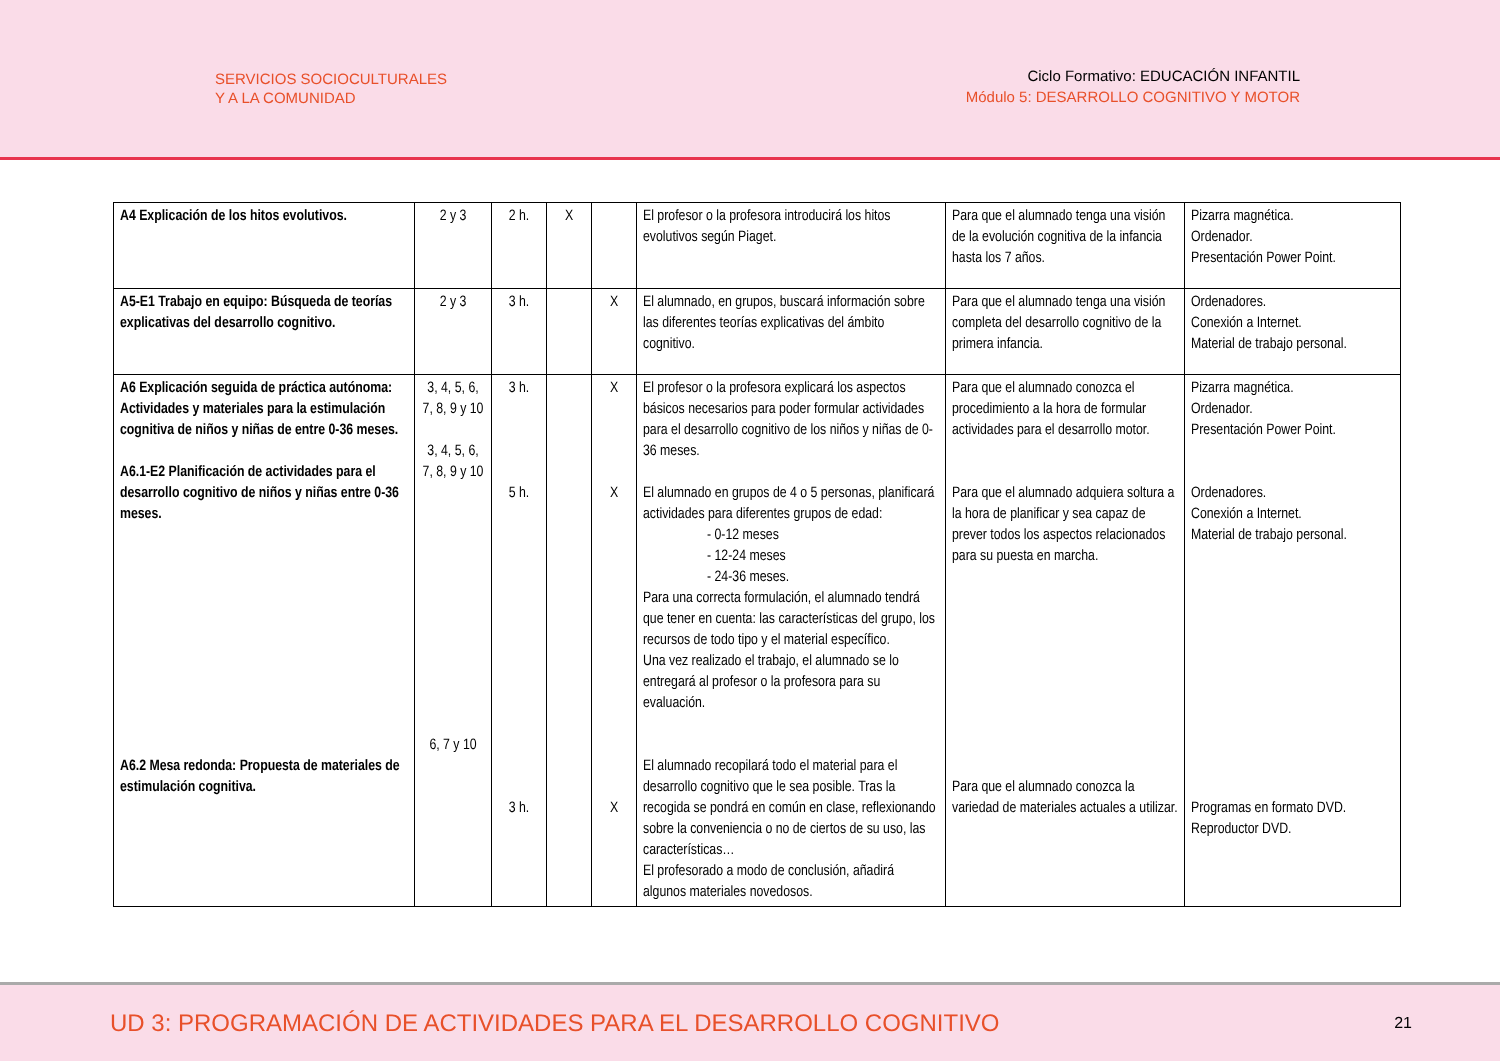SERVICIOS SOCIOCULTURALES
Y A LA COMUNIDAD
Ciclo Formativo: EDUCACIÓN INFANTIL
Módulo 5: DESARROLLO COGNITIVO Y MOTOR
| A4 Explicación de los hitos evolutivos. | 2 y 3 | 2 h. | X | | El profesor o la profesora introducirá los hitos evolutivos según Piaget. | Para que el alumnado tenga una visión de la evolución cognitiva de la infancia hasta los 7 años. | Pizarra magnética. Ordenador. Presentación Power Point. |
| A5-E1 Trabajo en equipo: Búsqueda de teorías explicativas del desarrollo cognitivo. | 2 y 3 | 3 h. | | X | El alumnado, en grupos, buscará información sobre las diferentes teorías explicativas del ámbito cognitivo. | Para que el alumnado tenga una visión completa del desarrollo cognitivo de la primera infancia. | Ordenadores. Conexión a Internet. Material de trabajo personal. |
| A6 Explicación seguida de práctica autónoma: Actividades y materiales para la estimulación cognitiva de niños y niñas de entre 0-36 meses. A6.1-E2 Planificación de actividades para el desarrollo cognitivo de niños y niñas entre 0-36 meses. A6.2 Mesa redonda: Propuesta de materiales de estimulación cognitiva. | 3, 4, 5, 6, 7, 8, 9 y 10 3, 4, 5, 6, 7, 8, 9 y 10 6, 7 y 10 | 3 h. 5 h. 3 h. | | X X X | El profesor o la profesora explicará los aspectos básicos necesarios para poder formular actividades para el desarrollo cognitivo de los niños y niñas de 0-36 meses. El alumnado en grupos de 4 o 5 personas, planificará actividades para diferentes grupos de edad: - 0-12 meses - 12-24 meses - 24-36 meses. Para una correcta formulación, el alumnado tendrá que tener en cuenta: las características del grupo, los recursos de todo tipo y el material específico. Una vez realizado el trabajo, el alumnado se lo entregará al profesor o la profesora para su evaluación. El alumnado recopilará todo el material para el desarrollo cognitivo que le sea posible. Tras la recogida se pondrá en común en clase, reflexionando sobre la conveniencia o no de ciertos de su uso, las características… El profesorado a modo de conclusión, añadirá algunos materiales novedosos. | Para que el alumnado conozca el procedimiento a la hora de formular actividades para el desarrollo motor. Para que el alumnado adquiera soltura a la hora de planificar y sea capaz de prever todos los aspectos relacionados para su puesta en marcha. Para que el alumnado conozca la variedad de materiales actuales a utilizar. | Pizarra magnética. Ordenador. Presentación Power Point. Ordenadores. Conexión a Internet. Material de trabajo personal. Programas en formato DVD. Reproductor DVD. |
UD 3: PROGRAMACIÓN DE ACTIVIDADES PARA EL DESARROLLO COGNITIVO 21